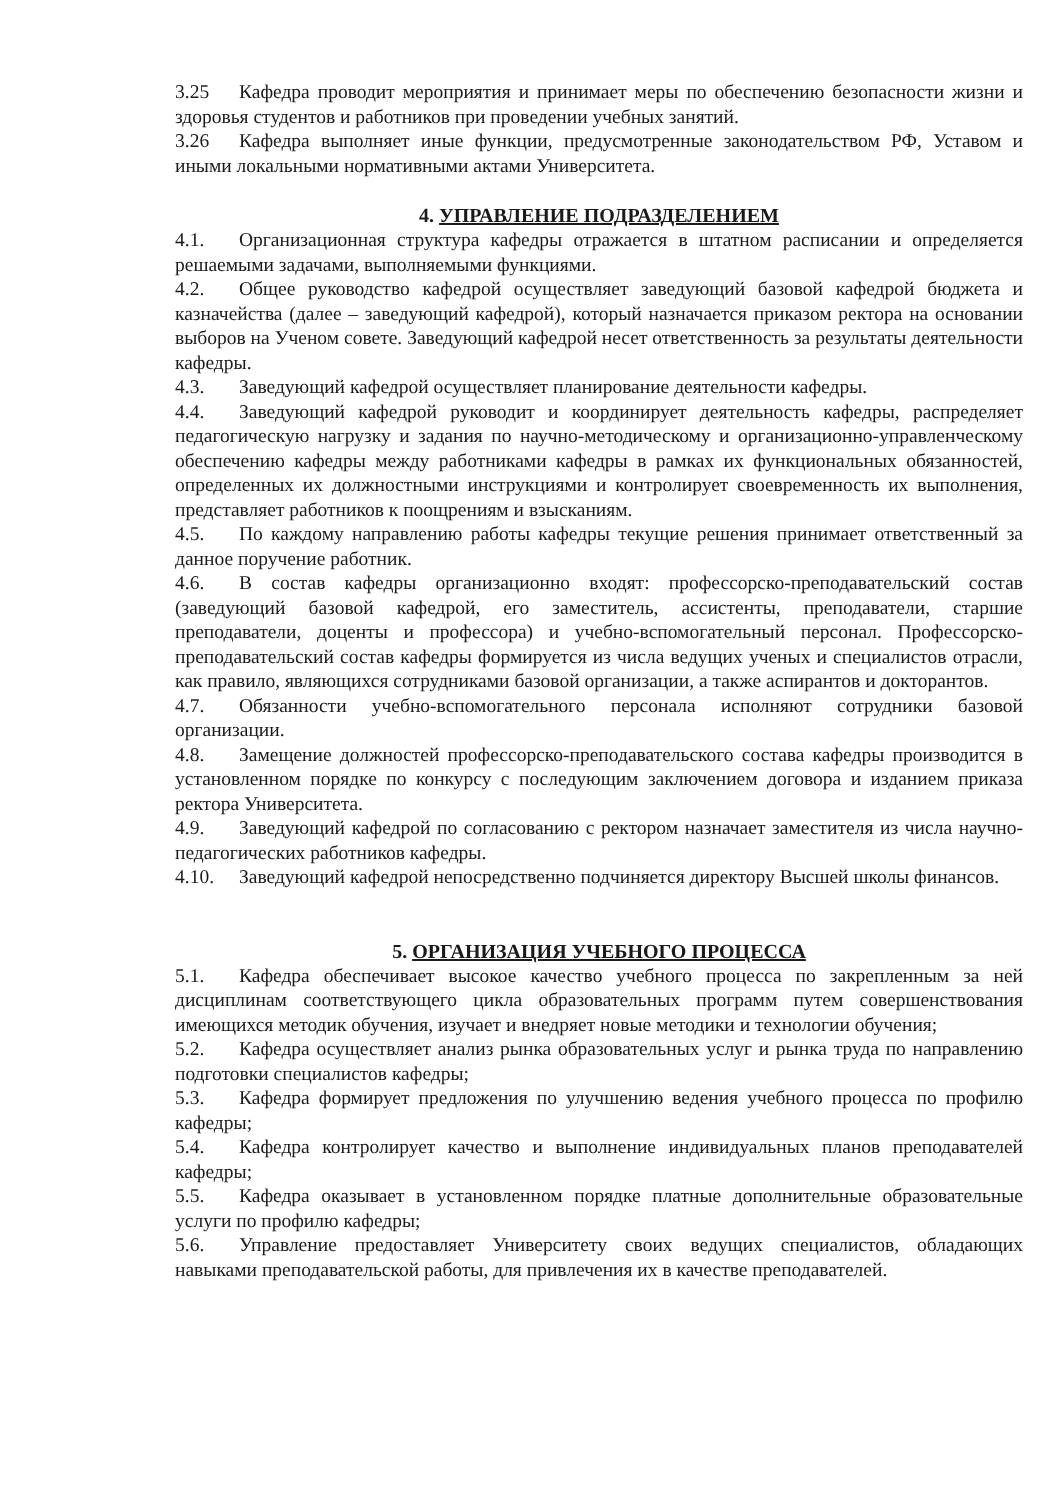3.25 Кафедра проводит мероприятия и принимает меры по обеспечению безопасности жизни и здоровья студентов и работников при проведении учебных занятий.
3.26 Кафедра выполняет иные функции, предусмотренные законодательством РФ, Уставом и иными локальными нормативными актами Университета.
4. УПРАВЛЕНИЕ ПОДРАЗДЕЛЕНИЕМ
4.1. Организационная структура кафедры отражается в штатном расписании и определяется решаемыми задачами, выполняемыми функциями.
4.2. Общее руководство кафедрой осуществляет заведующий базовой кафедрой бюджета и казначейства (далее – заведующий кафедрой), который назначается приказом ректора на основании выборов на Ученом совете. Заведующий кафедрой несет ответственность за результаты деятельности кафедры.
4.3. Заведующий кафедрой осуществляет планирование деятельности кафедры.
4.4. Заведующий кафедрой руководит и координирует деятельность кафедры, распределяет педагогическую нагрузку и задания по научно-методическому и организационно-управленческому обеспечению кафедры между работниками кафедры в рамках их функциональных обязанностей, определенных их должностными инструкциями и контролирует своевременность их выполнения, представляет работников к поощрениям и взысканиям.
4.5. По каждому направлению работы кафедры текущие решения принимает ответственный за данное поручение работник.
4.6. В состав кафедры организационно входят: профессорско-преподавательский состав (заведующий базовой кафедрой, его заместитель, ассистенты, преподаватели, старшие преподаватели, доценты и профессора) и учебно-вспомогательный персонал. Профессорско-преподавательский состав кафедры формируется из числа ведущих ученых и специалистов отрасли, как правило, являющихся сотрудниками базовой организации, а также аспирантов и докторантов.
4.7. Обязанности учебно-вспомогательного персонала исполняют сотрудники базовой организации.
4.8. Замещение должностей профессорско-преподавательского состава кафедры производится в установленном порядке по конкурсу с последующим заключением договора и изданием приказа ректора Университета.
4.9. Заведующий кафедрой по согласованию с ректором назначает заместителя из числа научно-педагогических работников кафедры.
4.10. Заведующий кафедрой непосредственно подчиняется директору Высшей школы финансов.
5. ОРГАНИЗАЦИЯ УЧЕБНОГО ПРОЦЕССА
5.1. Кафедра обеспечивает высокое качество учебного процесса по закрепленным за ней дисциплинам соответствующего цикла образовательных программ путем совершенствования имеющихся методик обучения, изучает и внедряет новые методики и технологии обучения;
5.2. Кафедра осуществляет анализ рынка образовательных услуг и рынка труда по направлению подготовки специалистов кафедры;
5.3. Кафедра формирует предложения по улучшению ведения учебного процесса по профилю кафедры;
5.4. Кафедра контролирует качество и выполнение индивидуальных планов преподавателей кафедры;
5.5. Кафедра оказывает в установленном порядке платные дополнительные образовательные услуги по профилю кафедры;
5.6. Управление предоставляет Университету своих ведущих специалистов, обладающих навыками преподавательской работы, для привлечения их в качестве преподавателей.